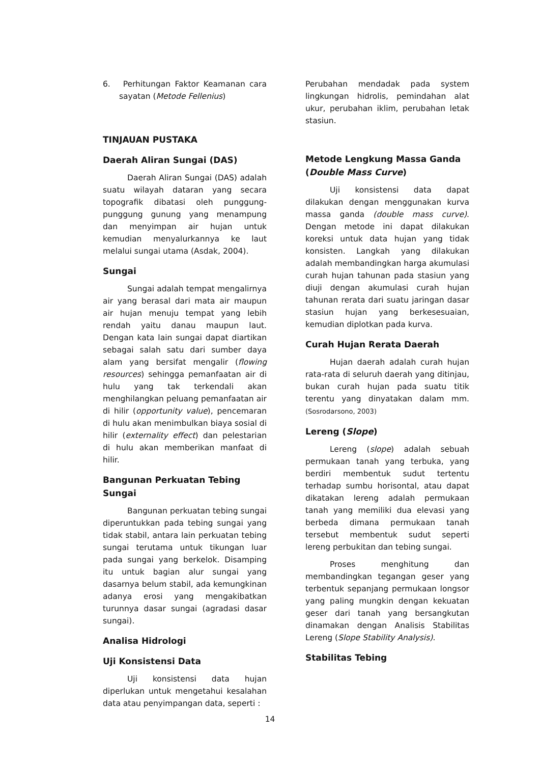6. Perhitungan Faktor Keamanan cara sayatan (Metode Fellenius)
TINJAUAN PUSTAKA
Daerah Aliran Sungai (DAS)
Daerah Aliran Sungai (DAS) adalah suatu wilayah dataran yang secara topografik dibatasi oleh punggung-punggung gunung yang menampung dan menyimpan air hujan untuk kemudian menyalurkannya ke laut melalui sungai utama (Asdak, 2004).
Sungai
Sungai adalah tempat mengalirnya air yang berasal dari mata air maupun air hujan menuju tempat yang lebih rendah yaitu danau maupun laut. Dengan kata lain sungai dapat diartikan sebagai salah satu dari sumber daya alam yang bersifat mengalir (flowing resources) sehingga pemanfaatan air di hulu yang tak terkendali akan menghilangkan peluang pemanfaatan air di hilir (opportunity value), pencemaran di hulu akan menimbulkan biaya sosial di hilir (externality effect) dan pelestarian di hulu akan memberikan manfaat di hilir.
Bangunan Perkuatan Tebing Sungai
Bangunan perkuatan tebing sungai diperuntukkan pada tebing sungai yang tidak stabil, antara lain perkuatan tebing sungai terutama untuk tikungan luar pada sungai yang berkelok. Disamping itu untuk bagian alur sungai yang dasarnya belum stabil, ada kemungkinan adanya erosi yang mengakibatkan turunnya dasar sungai (agradasi dasar sungai).
Analisa Hidrologi
Uji Konsistensi Data
Uji konsistensi data hujan diperlukan untuk mengetahui kesalahan data atau penyimpangan data, seperti :
Perubahan mendadak pada system lingkungan hidrolis, pemindahan alat ukur, perubahan iklim, perubahan letak stasiun.
Metode Lengkung Massa Ganda (Double Mass Curve)
Uji konsistensi data dapat dilakukan dengan menggunakan kurva massa ganda (double mass curve). Dengan metode ini dapat dilakukan koreksi untuk data hujan yang tidak konsisten. Langkah yang dilakukan adalah membandingkan harga akumulasi curah hujan tahunan pada stasiun yang diuji dengan akumulasi curah hujan tahunan rerata dari suatu jaringan dasar stasiun hujan yang berkesesuaian, kemudian diplotkan pada kurva.
Curah Hujan Rerata Daerah
Hujan daerah adalah curah hujan rata-rata di seluruh daerah yang ditinjau, bukan curah hujan pada suatu titik terentu yang dinyatakan dalam mm. (Sosrodarsono, 2003)
Lereng (Slope)
Lereng (slope) adalah sebuah permukaan tanah yang terbuka, yang berdiri membentuk sudut tertentu terhadap sumbu horisontal, atau dapat dikatakan lereng adalah permukaan tanah yang memiliki dua elevasi yang berbeda dimana permukaan tanah tersebut membentuk sudut seperti lereng perbukitan dan tebing sungai.
Proses menghitung dan membandingkan tegangan geser yang terbentuk sepanjang permukaan longsor yang paling mungkin dengan kekuatan geser dari tanah yang bersangkutan dinamakan dengan Analisis Stabilitas Lereng (Slope Stability Analysis).
Stabilitas Tebing
14